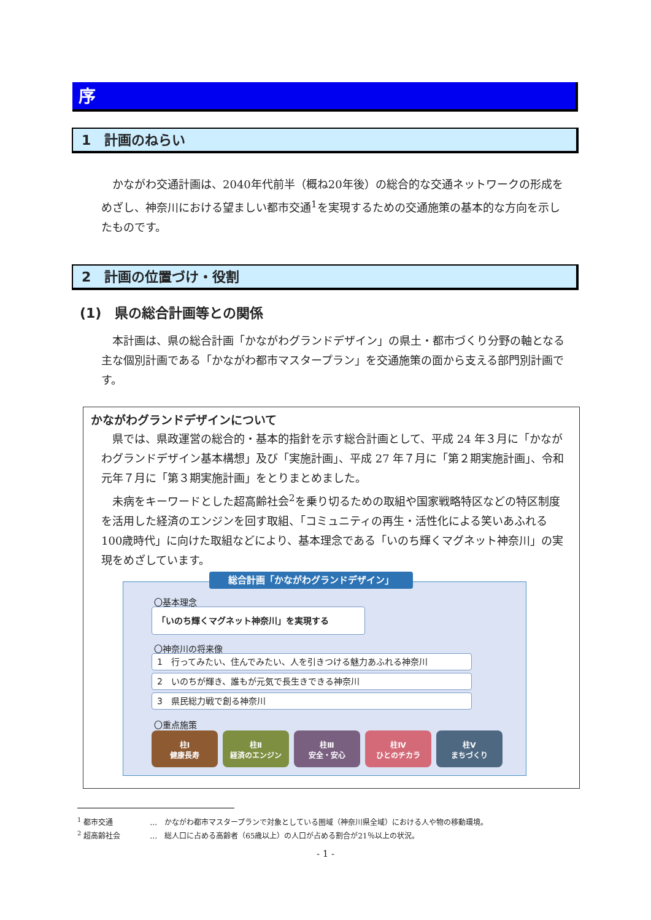序
1　計画のねらい
　かながわ交通計画は、2040年代前半（概ね20年後）の総合的な交通ネットワークの形成をめざし、神奈川における望ましい都市交通<sup>1</sup>を実現するための交通施策の基本的な方向を示したものです。
2　計画の位置づけ・役割
(1)　県の総合計画等との関係
　本計画は、県の総合計画「かながわグランドデザイン」の県土・都市づくり分野の軸となる主な個別計画である「かながわ都市マスタープラン」を交通施策の面から支える部門別計画です。
かながわグランドデザインについて
　県では、県政運営の総合的・基本的指針を示す総合計画として、平成 24 年３月に「かながわグランドデザイン基本構想」及び「実施計画」、平成 27 年７月に「第２期実施計画」、令和元年７月に「第３期実施計画」をとりまとめました。
　未病をキーワードとした超高齢社会<sup>2</sup>を乗り切るための取組や国家戦略特区などの特区制度を活用した経済のエンジンを回す取組、「コミュニティの再生・活性化による笑いあふれる100歳時代」に向けた取組などにより、基本理念である「いのち輝くマグネット神奈川」の実現をめざしています。
総合計画「かながわグランドデザイン」
〇基本理念
「いのち輝くマグネット神奈川」を実現する
〇神奈川の将来像
1　行ってみたい、住んでみたい、人を引きつける魅力あふれる神奈川
2　いのちが輝き、誰もが元気で長生きできる神奈川
3　県民総力戦で創る神奈川
〇重点施策
柱Ⅰ
健康長寿
柱Ⅱ
経済のエンジン
柱Ⅲ
安全・安心
柱Ⅳ
ひとのチカラ
柱Ⅴ
まちづくり
<sup>1</sup> 都市交通　　　　　…　かながわ都市マスタープランで対象としている圏域（神奈川県全域）における人や物の移動環境。
<sup>2</sup> 超高齢社会　　　　…　総人口に占める高齢者（65歳以上）の人口が占める割合が21％以上の状況。
- 1 -